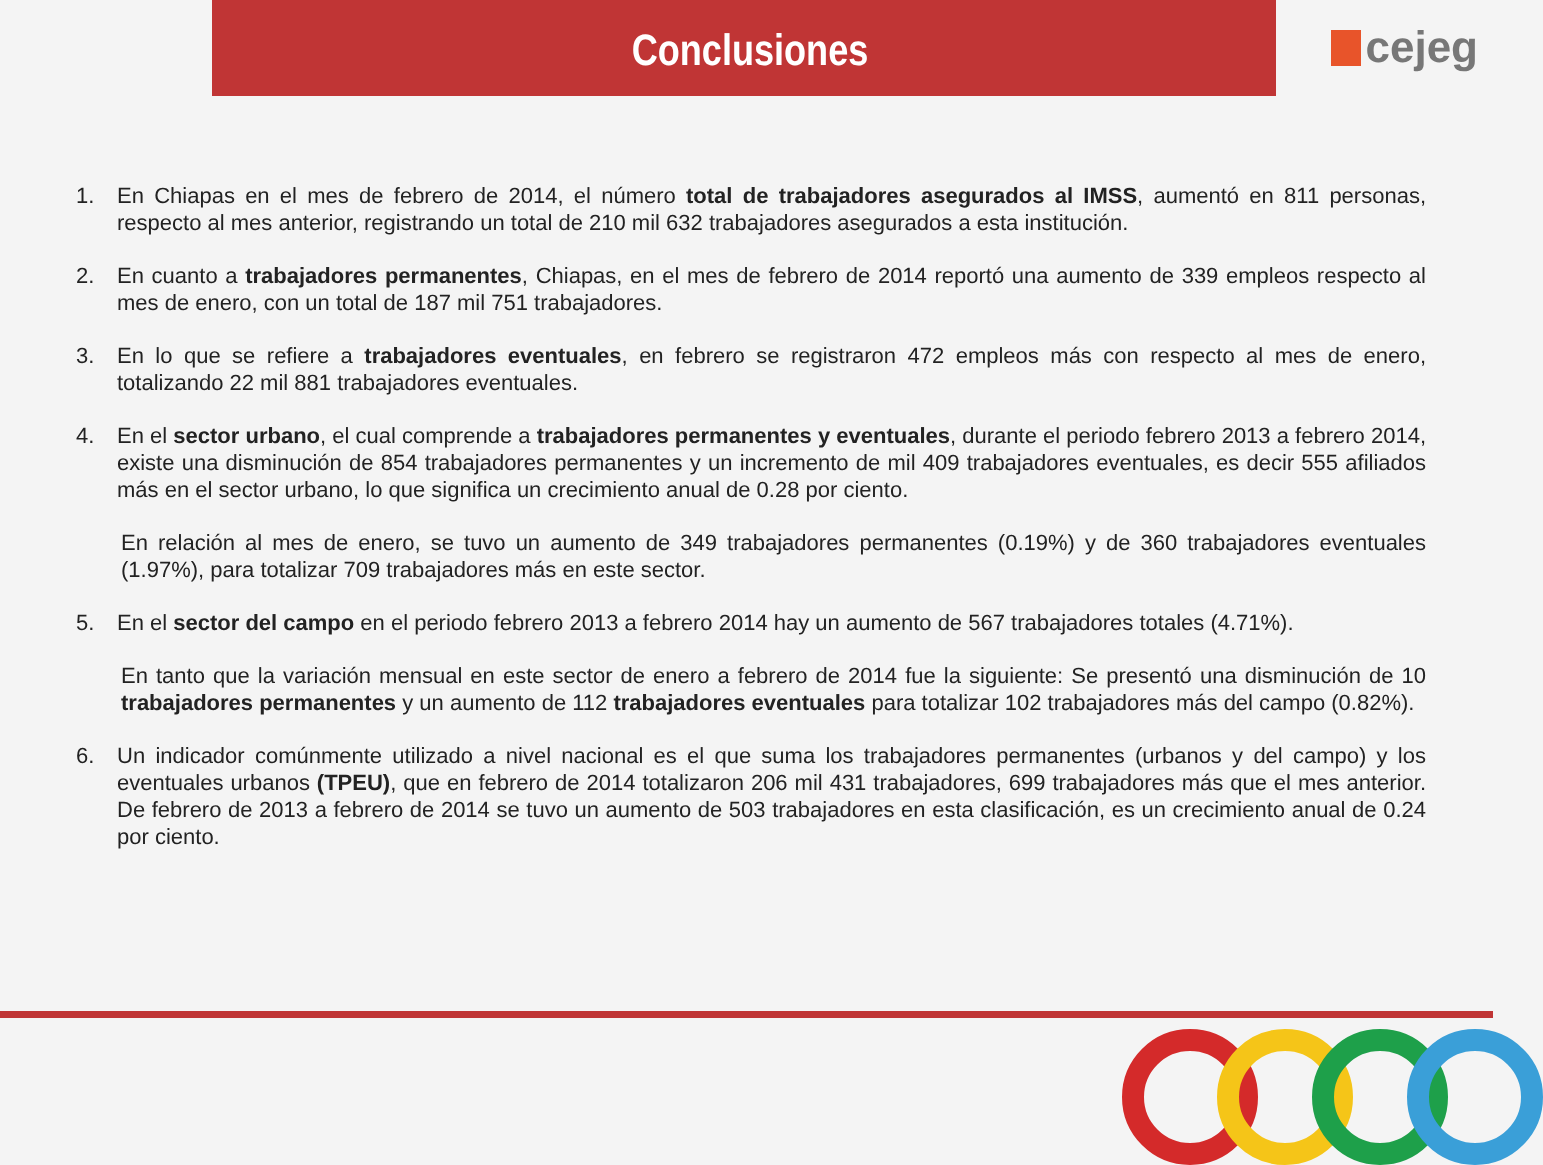Conclusiones
cejeg
1. En Chiapas en el mes de febrero de 2014, el número total de trabajadores asegurados al IMSS, aumentó en 811 personas, respecto al mes anterior, registrando un total de 210 mil 632 trabajadores asegurados a esta institución.
2. En cuanto a trabajadores permanentes, Chiapas, en el mes de febrero de 2014 reportó una aumento de 339 empleos respecto al mes de enero, con un total de 187 mil 751 trabajadores.
3. En lo que se refiere a trabajadores eventuales, en febrero se registraron 472 empleos más con respecto al mes de enero, totalizando 22 mil 881 trabajadores eventuales.
4. En el sector urbano, el cual comprende a trabajadores permanentes y eventuales, durante el periodo febrero 2013 a febrero 2014, existe una disminución de 854 trabajadores permanentes y un incremento de mil 409 trabajadores eventuales, es decir 555 afiliados más en el sector urbano, lo que significa un crecimiento anual de 0.28 por ciento.
En relación al mes de enero, se tuvo un aumento de 349 trabajadores permanentes (0.19%) y de 360 trabajadores eventuales (1.97%), para totalizar 709 trabajadores más en este sector.
5. En el sector del campo en el periodo febrero 2013 a febrero 2014 hay un aumento de 567 trabajadores totales (4.71%).
En tanto que la variación mensual en este sector de enero a febrero de 2014 fue la siguiente: Se presentó una disminución de 10 trabajadores permanentes y un aumento de 112 trabajadores eventuales para totalizar 102 trabajadores más del campo (0.82%).
6. Un indicador comúnmente utilizado a nivel nacional es el que suma los trabajadores permanentes (urbanos y del campo) y los eventuales urbanos (TPEU), que en febrero de 2014 totalizaron 206 mil 431 trabajadores, 699 trabajadores más que el mes anterior. De febrero de 2013 a febrero de 2014 se tuvo un aumento de 503 trabajadores en esta clasificación, es un crecimiento anual de 0.24 por ciento.